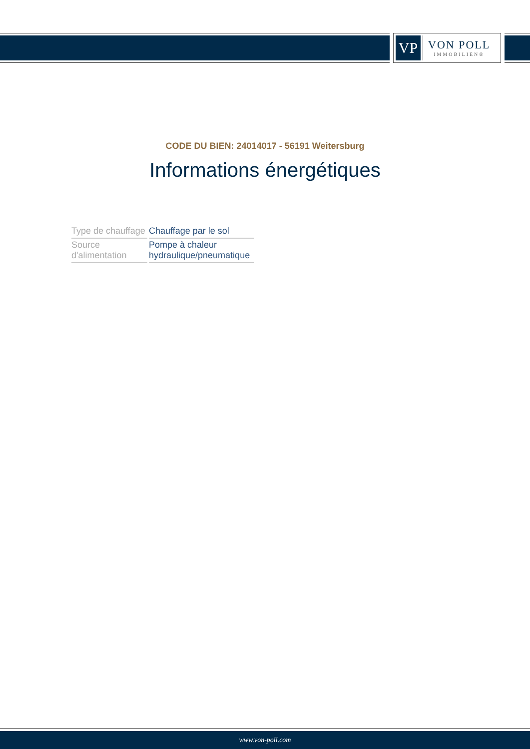VP
VON POLL
IMMOBILIEN®
CODE DU BIEN: 24014017 - 56191 Weitersburg
Informations énergétiques
| Type de chauffage | Chauffage par le sol |
| Source d'alimentation | Pompe à chaleur hydraulique/pneumatique |
www.von-poll.com